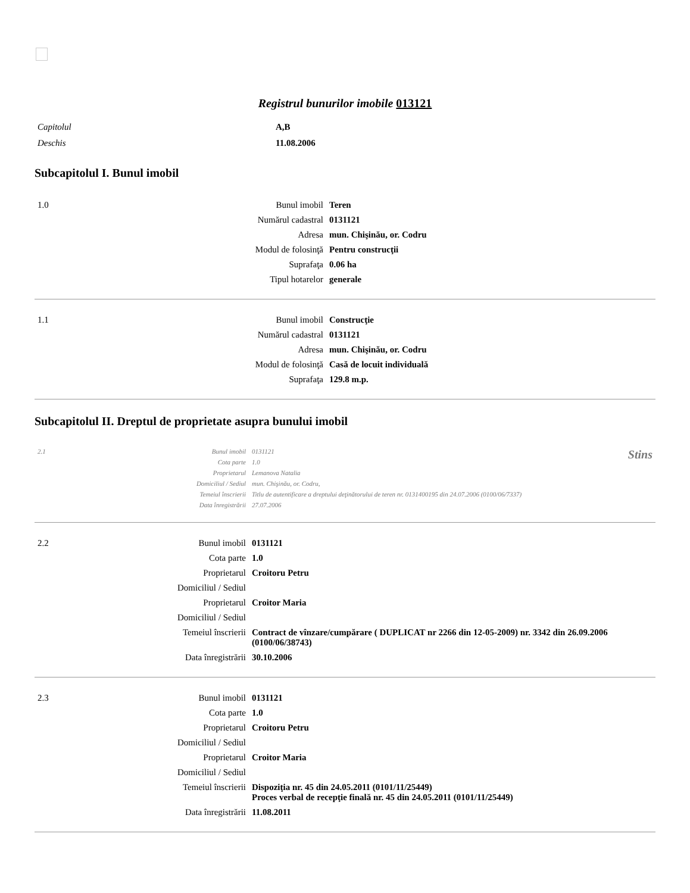Registrul bunurilor imobile 013121
| Capitolul | A,B |
| Deschis | 11.08.2006 |
Subcapitolul I. Bunul imobil
| 1.0 | Bunul imobil | Teren |
| | Numărul cadastral | 0131121 |
| | Adresa | mun. Chişinău, or. Codru |
| | Modul de folosinţă | Pentru construcţii |
| | Suprafaţa | 0.06 ha |
| | Tipul hotarelor | generale |
| 1.1 | Bunul imobil | Construcţie |
| | Numărul cadastral | 0131121 |
| | Adresa | mun. Chişinău, or. Codru |
| | Modul de folosinţă | Casă de locuit individuală |
| | Suprafaţa | 129.8 m.p. |
Subcapitolul II. Dreptul de proprietate asupra bunului imobil
| 2.1 | Bunul imobil | 0131121 | Stins |
| | Cota parte | 1.0 | |
| | Proprietarul | Lemanova Natalia | |
| | Domiciliul / Sediul | mun. Chişinău, or. Codru, | |
| | Temeiul înscrierii | Titlu de autentificare a dreptului deţinătorului de teren nr. 0131400195 din 24.07.2006 (0100/06/7337) | |
| | Data înregistrării | 27.07.2006 | |
| 2.2 | Bunul imobil | 0131121 |
| | Cota parte | 1.0 |
| | Proprietarul | Croitoru Petru |
| | Domiciliul / Sediul | |
| | Proprietarul | Croitor Maria |
| | Domiciliul / Sediul | |
| | Temeiul înscrierii | Contract de vînzare/cumpărare ( DUPLICAT nr 2266 din 12-05-2009) nr. 3342 din 26.09.2006 (0100/06/38743) |
| | Data înregistrării | 30.10.2006 |
| 2.3 | Bunul imobil | 0131121 |
| | Cota parte | 1.0 |
| | Proprietarul | Croitoru Petru |
| | Domiciliul / Sediul | |
| | Proprietarul | Croitor Maria |
| | Domiciliul / Sediul | |
| | Temeiul înscrierii | Dispoziţia nr. 45 din 24.05.2011 (0101/11/25449) Proces verbal de recepţie finală nr. 45 din 24.05.2011 (0101/11/25449) |
| | Data înregistrării | 11.08.2011 |